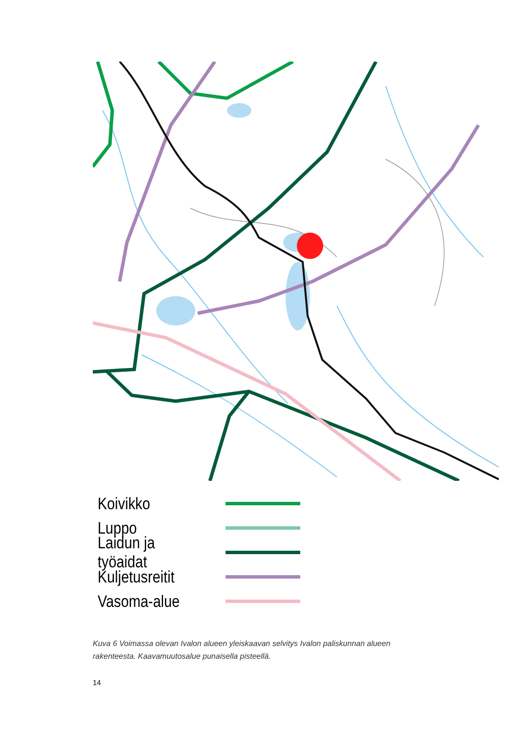Koivikko
Luppo
Laidun ja työaidat
Kuljetusreitit
Vasoma-alue
Kuva 6 Voimassa olevan Ivalon alueen yleiskaavan selvitys Ivalon paliskunnan alueen rakenteesta. Kaavamuutosalue punaisella pisteellä.
14